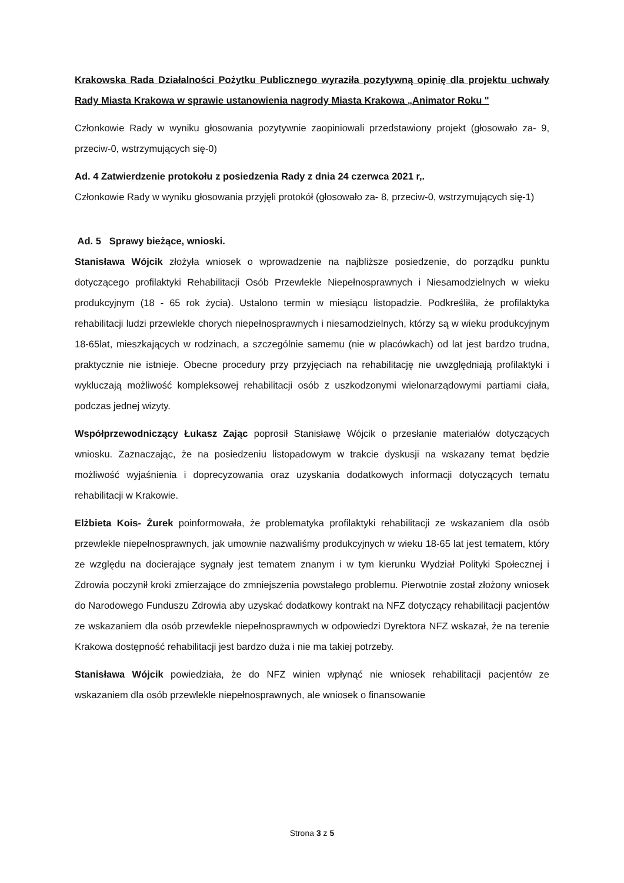Krakowska Rada Działalności Pożytku Publicznego wyraziła pozytywną opinię dla projektu uchwały Rady Miasta Krakowa w sprawie ustanowienia nagrody Miasta Krakowa „Animator Roku "
Członkowie Rady w wyniku głosowania pozytywnie zaopiniowali przedstawiony projekt (głosowało za- 9, przeciw-0, wstrzymujących się-0)
Ad. 4 Zatwierdzenie protokołu z posiedzenia Rady z dnia 24 czerwca 2021 r,.
Członkowie Rady w wyniku głosowania przyjęli protokół (głosowało za- 8, przeciw-0, wstrzymujących się-1)
Ad. 5 Sprawy bieżące, wnioski.
Stanisława Wójcik złożyła wniosek o wprowadzenie na najbliższe posiedzenie, do porządku punktu dotyczącego profilaktyki Rehabilitacji Osób Przewlekle Niepełnosprawnych i Niesamodzielnych w wieku produkcyjnym (18 - 65 rok życia). Ustalono termin w miesiącu listopadzie. Podkreśliła, że profilaktyka rehabilitacji ludzi przewlekle chorych niepełnosprawnych i niesamodzielnych, którzy są w wieku produkcyjnym 18-65lat, mieszkających w rodzinach, a szczególnie samemu (nie w placówkach) od lat jest bardzo trudna, praktycznie nie istnieje. Obecne procedury przy przyjęciach na rehabilitację nie uwzględniają profilaktyki i wykluczają możliwość kompleksowej rehabilitacji osób z uszkodzonymi wielonarządowymi partiami ciała, podczas jednej wizyty.
Współprzewodniczący Łukasz Zając poprosił Stanisławę Wójcik o przesłanie materiałów dotyczących wniosku. Zaznaczając, że na posiedzeniu listopadowym w trakcie dyskusji na wskazany temat będzie możliwość wyjaśnienia i doprecyzowania oraz uzyskania dodatkowych informacji dotyczących tematu rehabilitacji w Krakowie.
Elżbieta Kois- Żurek poinformowała, że problematyka profilaktyki rehabilitacji ze wskazaniem dla osób przewlekle niepełnosprawnych, jak umownie nazwaliśmy produkcyjnych w wieku 18-65 lat jest tematem, który ze względu na docierające sygnały jest tematem znanym i w tym kierunku Wydział Polityki Społecznej i Zdrowia poczynił kroki zmierzające do zmniejszenia powstałego problemu. Pierwotnie został złożony wniosek do Narodowego Funduszu Zdrowia aby uzyskać dodatkowy kontrakt na NFZ dotyczący rehabilitacji pacjentów ze wskazaniem dla osób przewlekle niepełnosprawnych w odpowiedzi Dyrektora NFZ wskazał, że na terenie Krakowa dostępność rehabilitacji jest bardzo duża i nie ma takiej potrzeby.
Stanisława Wójcik powiedziała, że do NFZ winien wpłynąć nie wniosek rehabilitacji pacjentów ze wskazaniem dla osób przewlekle niepełnosprawnych, ale wniosek o finansowanie
Strona 3 z 5